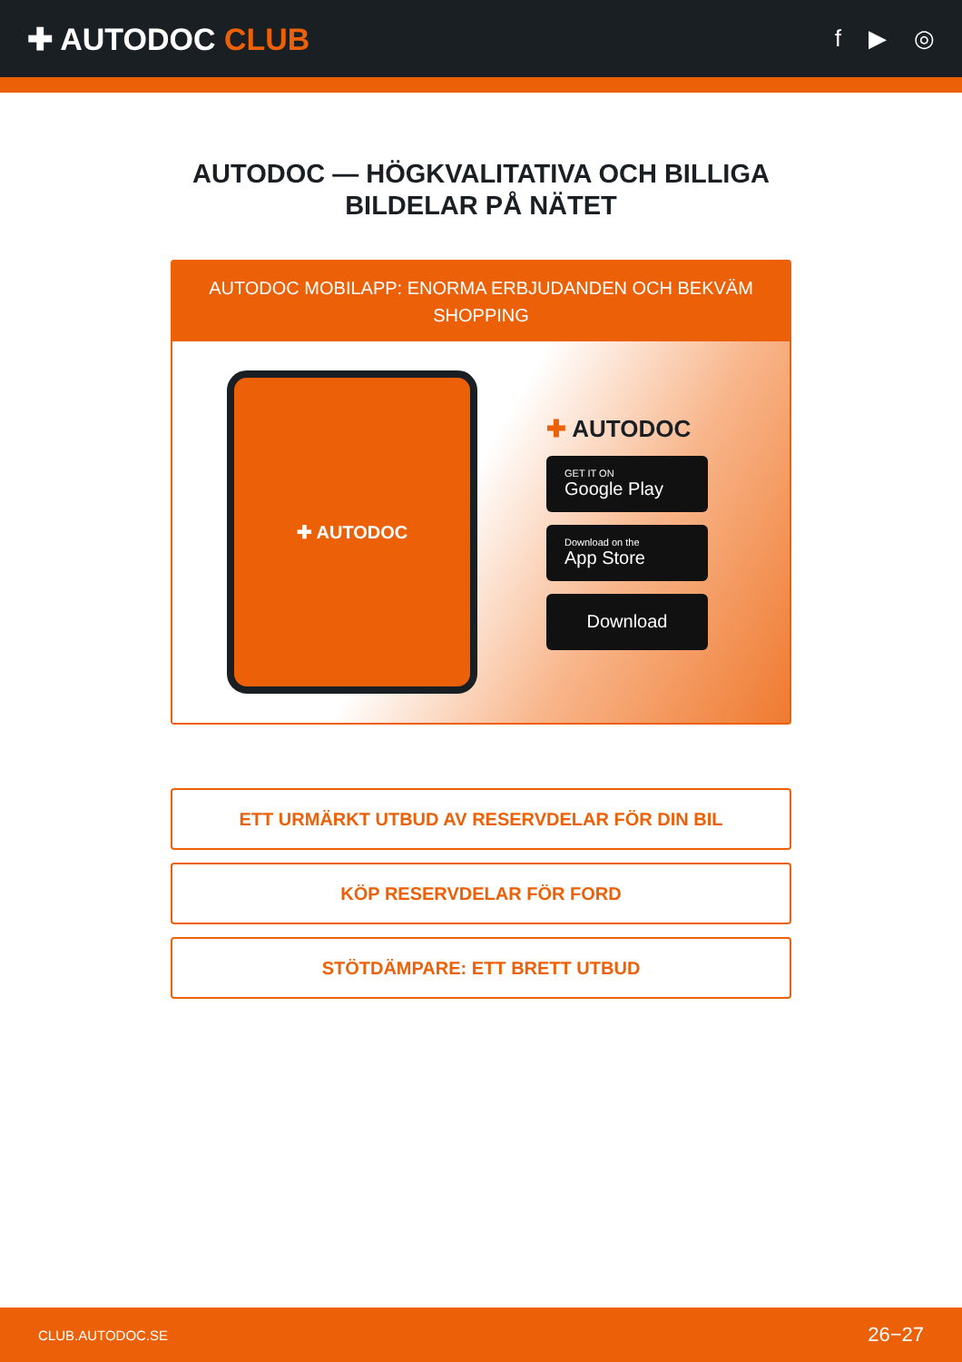✚ AUTODOC CLUB
f ▶ ◎
AUTODOC — HÖGKVALITATIVA OCH BILLIGA BILDELAR PÅ NÄTET
AUTODOC MOBILAPP: ENORMA ERBJUDANDEN OCH BEKVÄM SHOPPING
✚ AUTODOC
✚ AUTODOC
GET IT ON
Google Play
Download on the
App Store
Download
ETT URMÄRKT UTBUD AV RESERVDELAR FÖR DIN BIL
KÖP RESERVDELAR FÖR FORD
STÖTDÄMPARE: ETT BRETT UTBUD
CLUB.AUTODOC.SE 26−27